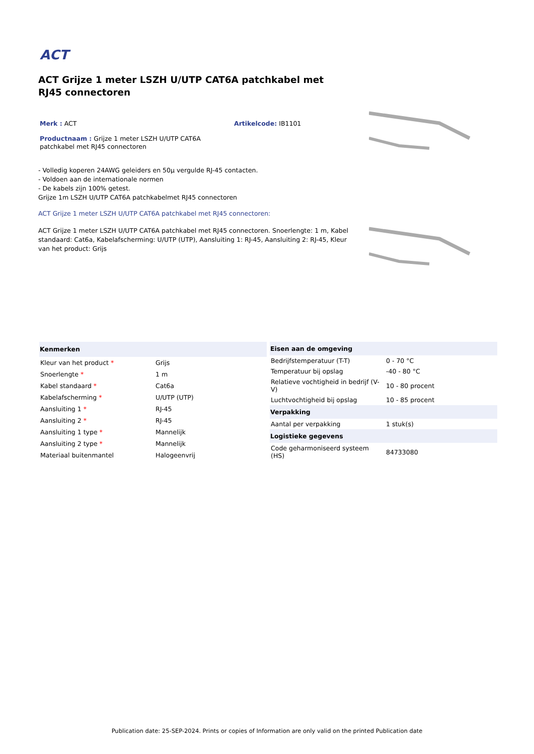ACT
ACT Grijze 1 meter LSZH U/UTP CAT6A patchkabel met RJ45 connectoren
Merk : ACT Artikelcode: IB1101
Productnaam : Grijze 1 meter LSZH U/UTP CAT6A patchkabel met RJ45 connectoren
- Volledig koperen 24AWG geleiders en 50µ vergulde RJ-45 contacten.
- Voldoen aan de internationale normen
- De kabels zijn 100% getest.
Grijze 1m LSZH U/UTP CAT6A patchkabelmet RJ45 connectoren
ACT Grijze 1 meter LSZH U/UTP CAT6A patchkabel met RJ45 connectoren:
ACT Grijze 1 meter LSZH U/UTP CAT6A patchkabel met RJ45 connectoren. Snoerlengte: 1 m, Kabel standaard: Cat6a, Kabelafscherming: U/UTP (UTP), Aansluiting 1: RJ-45, Aansluiting 2: RJ-45, Kleur van het product: Grijs
| Kenmerken | |
| Kleur van het product * | Grijs |
| Snoerlengte * | 1 m |
| Kabel standaard * | Cat6a |
| Kabelafscherming * | U/UTP (UTP) |
| Aansluiting 1 * | RJ-45 |
| Aansluiting 2 * | RJ-45 |
| Aansluiting 1 type * | Mannelijk |
| Aansluiting 2 type * | Mannelijk |
| Materiaal buitenmantel | Halogeenvrij |
| Eisen aan de omgeving | |
| Bedrijfstemperatuur (T-T) | 0 - 70 °C |
| Temperatuur bij opslag | -40 - 80 °C |
| Relatieve vochtigheid in bedrijf (V-V) | 10 - 80 procent |
| Luchtvochtigheid bij opslag | 10 - 85 procent |
| Verpakking | |
| Aantal per verpakking | 1 stuk(s) |
| Logistieke gegevens | |
| Code geharmoniseerd systeem (HS) | 84733080 |
Publication date: 25-SEP-2024. Prints or copies of Information are only valid on the printed Publication date